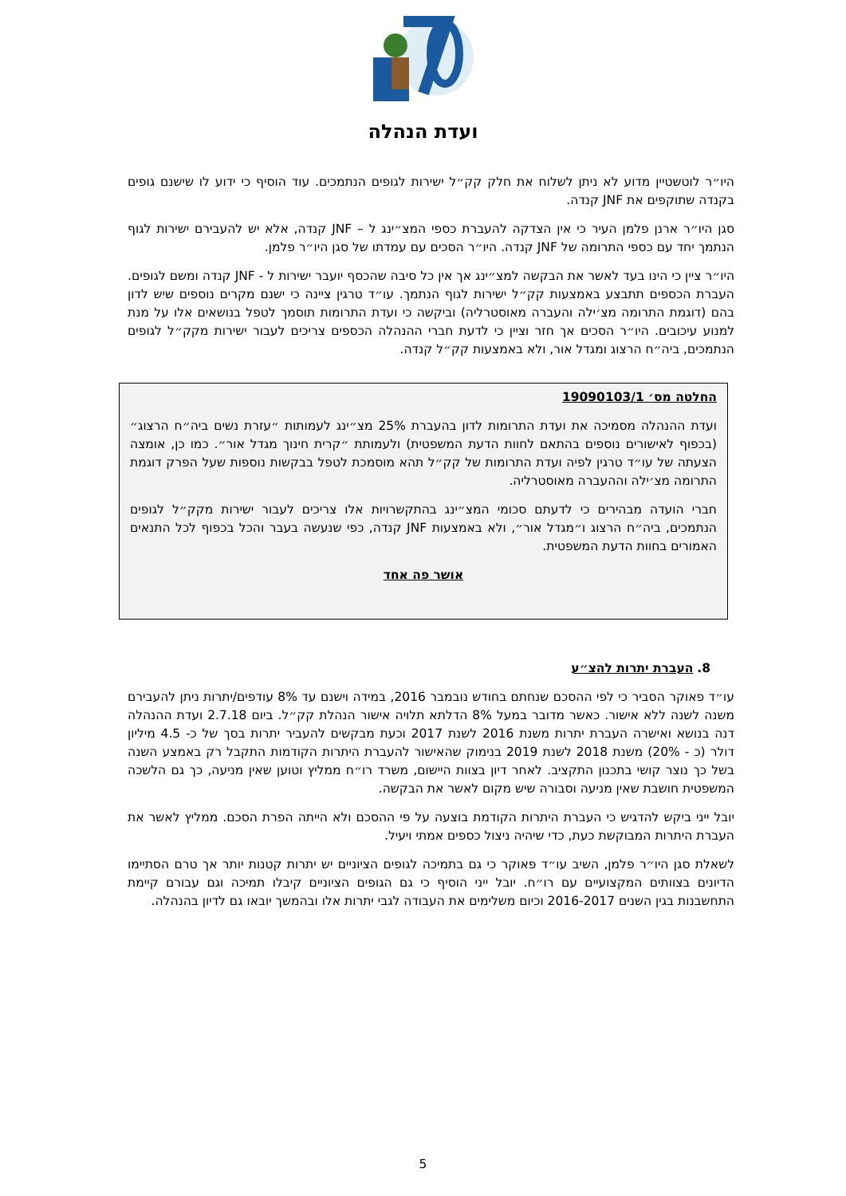ועדת הנהלה
היו״ר לוטשטיין מדוע לא ניתן לשלוח את חלק קק״ל ישירות לגופים הנתמכים. עוד הוסיף כי ידוע לו שישנם גופים בקנדה שתוקפים את JNF קנדה.
סגן היו״ר ארנן פלמן העיר כי אין הצדקה להעברת כספי המצ״ינג ל – JNF קנדה, אלא יש להעבירם ישירות לגוף הנתמך יחד עם כספי התרומה של JNF קנדה. היו״ר הסכים עם עמדתו של סגן היו״ר פלמן.
היו״ר ציין כי הינו בעד לאשר את הבקשה למצ״ינג אך אין כל סיבה שהכסף יועבר ישירות ל - JNF קנדה ומשם לגופים. העברת הכספים תתבצע באמצעות קק״ל ישירות לגוף הנתמך. עו״ד טרגין ציינה כי ישנם מקרים נוספים שיש לדון בהם (דוגמת התרומה מצ׳ילה והעברה מאוסטרליה) וביקשה כי ועדת התרומות תוסמך לטפל בנושאים אלו על מנת למנוע עיכובים. היו״ר הסכים אך חזר וציין כי לדעת חברי ההנהלה הכספים צריכים לעבור ישירות מקק״ל לגופים הנתמכים, ביה״ח הרצוג ומגדל אור, ולא באמצעות קק״ל קנדה.
החלטה מס׳ 19090103/1
ועדת ההנהלה מסמיכה את ועדת התרומות לדון בהעברת 25% מצ״ינג לעמותות ״עזרת נשים ביה״ח הרצוג״ (בכפוף לאישורים נוספים בהתאם לחוות הדעת המשפטית) ולעמותת ״קרית חינוך מגדל אור״. כמו כן, אומצה הצעתה של עו״ד טרגין לפיה ועדת התרומות של קק״ל תהא מוסמכת לטפל בבקשות נוספות שעל הפרק דוגמת התרומה מצ׳ילה וההעברה מאוסטרליה.
חברי הועדה מבהירים כי לדעתם סכומי המצ״ינג בהתקשרויות אלו צריכים לעבור ישירות מקק״ל לגופים הנתמכים, ביה״ח הרצוג ו״מגדל אור״, ולא באמצעות JNF קנדה, כפי שנעשה בעבר והכל בכפוף לכל התנאים האמורים בחוות הדעת המשפטית.
אושר פה אחד
8. העברת יתרות להצ״ע
עו״ד פאוקר הסביר כי לפי ההסכם שנחתם בחודש נובמבר 2016, במידה וישנם עד 8% עודפים/יתרות ניתן להעבירם משנה לשנה ללא אישור. כאשר מדובר במעל 8% הדלתא תלויה אישור הנהלת קק״ל. ביום 2.7.18 ועדת ההנהלה דנה בנושא ואישרה העברת יתרות משנת 2016 לשנת 2017 וכעת מבקשים להעביר יתרות בסך של כ- 4.5 מיליון דולר (כ - 20%) משנת 2018 לשנת 2019 בנימוק שהאישור להעברת היתרות הקודמות התקבל רק באמצע השנה בשל כך נוצר קושי בתכנון התקציב. לאחר דיון בצוות היישום, משרד רו״ח ממליץ וטוען שאין מניעה, כך גם הלשכה המשפטית חושבת שאין מניעה וסבורה שיש מקום לאשר את הבקשה.
יובל ייני ביקש להדגיש כי העברת היתרות הקודמת בוצעה על פי ההסכם ולא הייתה הפרת הסכם. ממליץ לאשר את העברת היתרות המבוקשת כעת, כדי שיהיה ניצול כספים אמתי ויעיל.
לשאלת סגן היו״ר פלמן, השיב עו״ד פאוקר כי גם בתמיכה לגופים הציוניים יש יתרות קטנות יותר אך טרם הסתיימו הדיונים בצוותים המקצועיים עם רו״ח. יובל ייני הוסיף כי גם הגופים הציוניים קיבלו תמיכה וגם עבורם קיימת התחשבנות בגין השנים 2016-2017 וכיום משלימים את העבודה לגבי יתרות אלו ובהמשך יובאו גם לדיון בהנהלה.
5